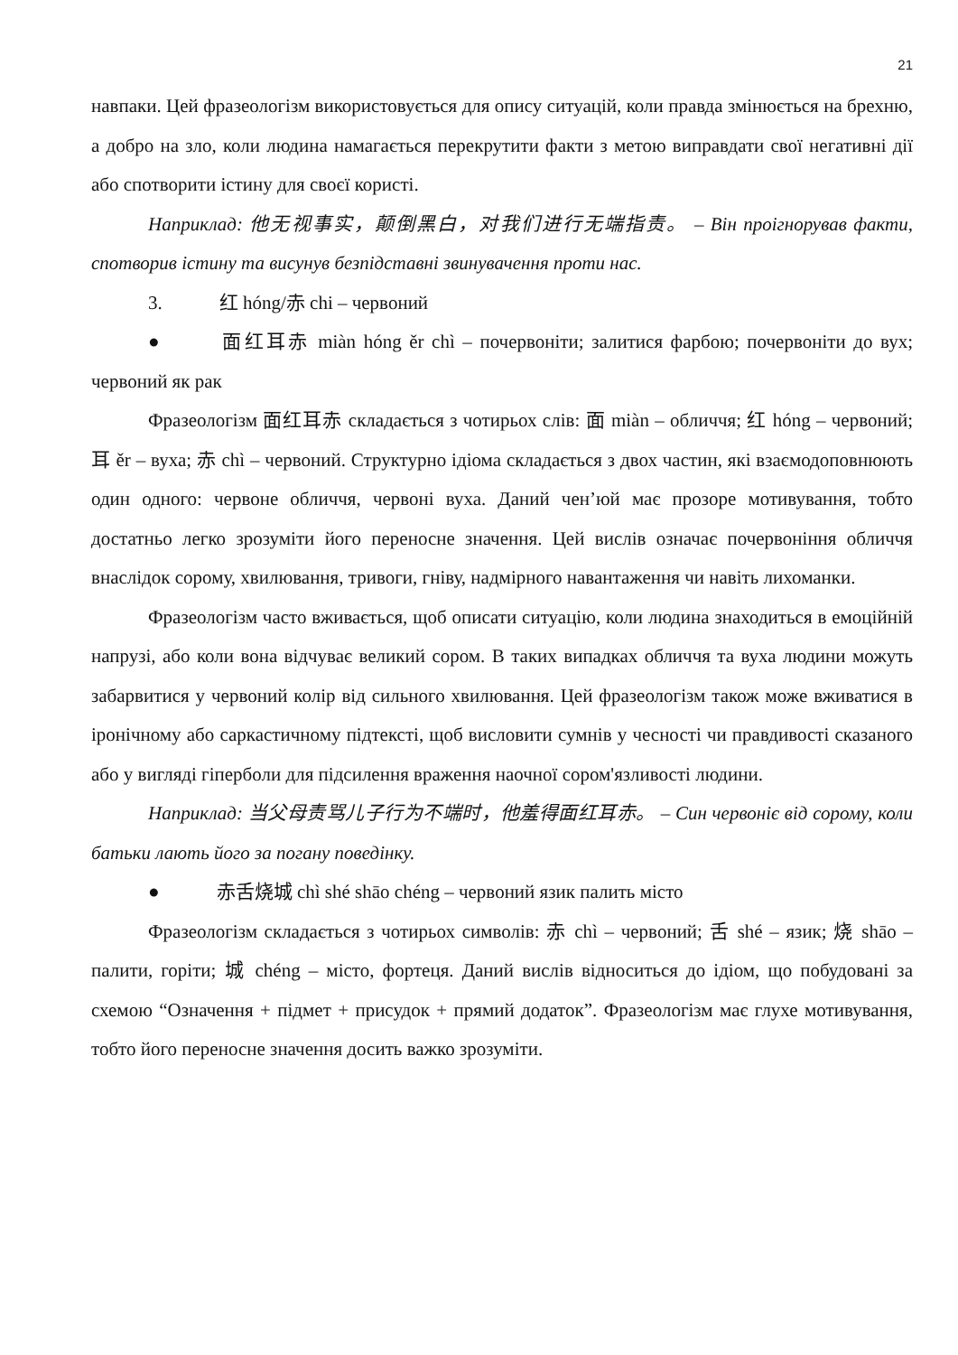21
навпаки. Цей фразеологізм використовується для опису ситуацій, коли правда змінюється на брехню, а добро на зло, коли людина намагається перекрутити факти з метою виправдати свої негативні дії або спотворити істину для своєї користі.
Наприклад: 他无视事实，颠倒黑白，对我们进行无端指责。 – Він проігнорував факти, спотворив істину та висунув безпідставні звинувачення проти нас.
3. 红 hóng/赤 chi – червоний
● 面红耳赤 miàn hóng ěr chì – почервоніти; залитися фарбою; почервоніти до вух; червоний як рак
Фразеологізм 面红耳赤 складається з чотирьох слів: 面 miàn – обличчя; 红 hóng – червоний; 耳 ěr – вуха; 赤 chì – червоний. Структурно ідіома складається з двох частин, які взаємодоповнюють один одного: червоне обличчя, червоні вуха. Даний чен’юй має прозоре мотивування, тобто достатньо легко зрозуміти його переносне значення. Цей вислів означає почервоніння обличчя внаслідок сорому, хвилювання, тривоги, гніву, надмірного навантаження чи навіть лихоманки.
Фразеологізм часто вживається, щоб описати ситуацію, коли людина знаходиться в емоційній напрузі, або коли вона відчуває великий сором. В таких випадках обличчя та вуха людини можуть забарвитися у червоний колір від сильного хвилювання. Цей фразеологізм також може вживатися в іронічному або саркастичному підтексті, щоб висловити сумнів у чесності чи правдивості сказаного або у вигляді гіперболи для підсилення враження наочної сором'язливості людини.
Наприклад: 当父母责骂儿子行为不端时，他羞得面红耳赤。 – Син червоніє від сорому, коли батьки лають його за погану поведінку.
● 赤舌烧城 chì shé shāo chéng – червоний язик палить місто
Фразеологізм складається з чотирьох символів: 赤 chì – червоний; 舌 shé – язик; 烧 shāo – палити, горіти; 城 chéng – місто, фортеця. Даний вислів відноситься до ідіом, що побудовані за схемою “Означення + підмет + присудок + прямий додаток”. Фразеологізм має глухе мотивування, тобто його переносне значення досить важко зрозуміти.